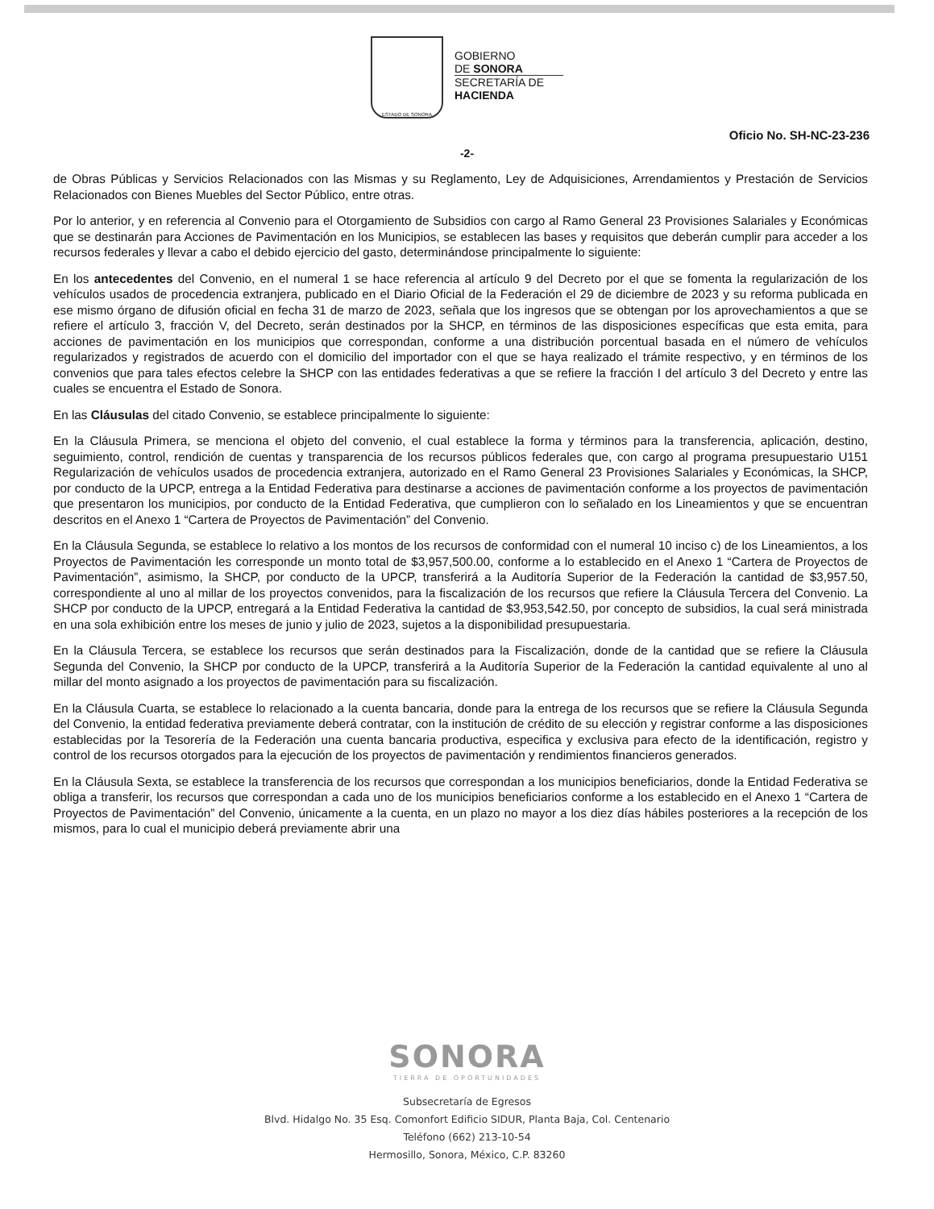ESTADO DE SONORA
GOBIERNO
DE SONORA
SECRETARÍA DE
HACIENDA
Oficio No. SH-NC-23-236
-2-
de Obras Públicas y Servicios Relacionados con las Mismas y su Reglamento, Ley de Adquisiciones, Arrendamientos y Prestación de Servicios Relacionados con Bienes Muebles del Sector Público, entre otras.
Por lo anterior, y en referencia al Convenio para el Otorgamiento de Subsidios con cargo al Ramo General 23 Provisiones Salariales y Económicas que se destinarán para Acciones de Pavimentación en los Municipios, se establecen las bases y requisitos que deberán cumplir para acceder a los recursos federales y llevar a cabo el debido ejercicio del gasto, determinándose principalmente lo siguiente:
En los antecedentes del Convenio, en el numeral 1 se hace referencia al artículo 9 del Decreto por el que se fomenta la regularización de los vehículos usados de procedencia extranjera, publicado en el Diario Oficial de la Federación el 29 de diciembre de 2023 y su reforma publicada en ese mismo órgano de difusión oficial en fecha 31 de marzo de 2023, señala que los ingresos que se obtengan por los aprovechamientos a que se refiere el artículo 3, fracción V, del Decreto, serán destinados por la SHCP, en términos de las disposiciones específicas que esta emita, para acciones de pavimentación en los municipios que correspondan, conforme a una distribución porcentual basada en el número de vehículos regularizados y registrados de acuerdo con el domicilio del importador con el que se haya realizado el trámite respectivo, y en términos de los convenios que para tales efectos celebre la SHCP con las entidades federativas a que se refiere la fracción I del artículo 3 del Decreto y entre las cuales se encuentra el Estado de Sonora.
En las Cláusulas del citado Convenio, se establece principalmente lo siguiente:
En la Cláusula Primera, se menciona el objeto del convenio, el cual establece la forma y términos para la transferencia, aplicación, destino, seguimiento, control, rendición de cuentas y transparencia de los recursos públicos federales que, con cargo al programa presupuestario U151 Regularización de vehículos usados de procedencia extranjera, autorizado en el Ramo General 23 Provisiones Salariales y Económicas, la SHCP, por conducto de la UPCP, entrega a la Entidad Federativa para destinarse a acciones de pavimentación conforme a los proyectos de pavimentación que presentaron los municipios, por conducto de la Entidad Federativa, que cumplieron con lo señalado en los Lineamientos y que se encuentran descritos en el Anexo 1 “Cartera de Proyectos de Pavimentación” del Convenio.
En la Cláusula Segunda, se establece lo relativo a los montos de los recursos de conformidad con el numeral 10 inciso c) de los Lineamientos, a los Proyectos de Pavimentación les corresponde un monto total de $3,957,500.00, conforme a lo establecido en el Anexo 1 “Cartera de Proyectos de Pavimentación”, asimismo, la SHCP, por conducto de la UPCP, transferirá a la Auditoría Superior de la Federación la cantidad de $3,957.50, correspondiente al uno al millar de los proyectos convenidos, para la fiscalización de los recursos que refiere la Cláusula Tercera del Convenio. La SHCP por conducto de la UPCP, entregará a la Entidad Federativa la cantidad de $3,953,542.50, por concepto de subsidios, la cual será ministrada en una sola exhibición entre los meses de junio y julio de 2023, sujetos a la disponibilidad presupuestaria.
En la Cláusula Tercera, se establece los recursos que serán destinados para la Fiscalización, donde de la cantidad que se refiere la Cláusula Segunda del Convenio, la SHCP por conducto de la UPCP, transferirá a la Auditoría Superior de la Federación la cantidad equivalente al uno al millar del monto asignado a los proyectos de pavimentación para su fiscalización.
En la Cláusula Cuarta, se establece lo relacionado a la cuenta bancaria, donde para la entrega de los recursos que se refiere la Cláusula Segunda del Convenio, la entidad federativa previamente deberá contratar, con la institución de crédito de su elección y registrar conforme a las disposiciones establecidas por la Tesorería de la Federación una cuenta bancaria productiva, especifica y exclusiva para efecto de la identificación, registro y control de los recursos otorgados para la ejecución de los proyectos de pavimentación y rendimientos financieros generados.
En la Cláusula Sexta, se establece la transferencia de los recursos que correspondan a los municipios beneficiarios, donde la Entidad Federativa se obliga a transferir, los recursos que correspondan a cada uno de los municipios beneficiarios conforme a los establecido en el Anexo 1 “Cartera de Proyectos de Pavimentación” del Convenio, únicamente a la cuenta, en un plazo no mayor a los diez días hábiles posteriores a la recepción de los mismos, para lo cual el municipio deberá previamente abrir una
SONORA
TIERRA DE OPORTUNIDADES
Subsecretaría de Egresos
Blvd. Hidalgo No. 35 Esq. Comonfort Edificio SIDUR, Planta Baja, Col. Centenario
Teléfono (662) 213-10-54
Hermosillo, Sonora, México, C.P. 83260